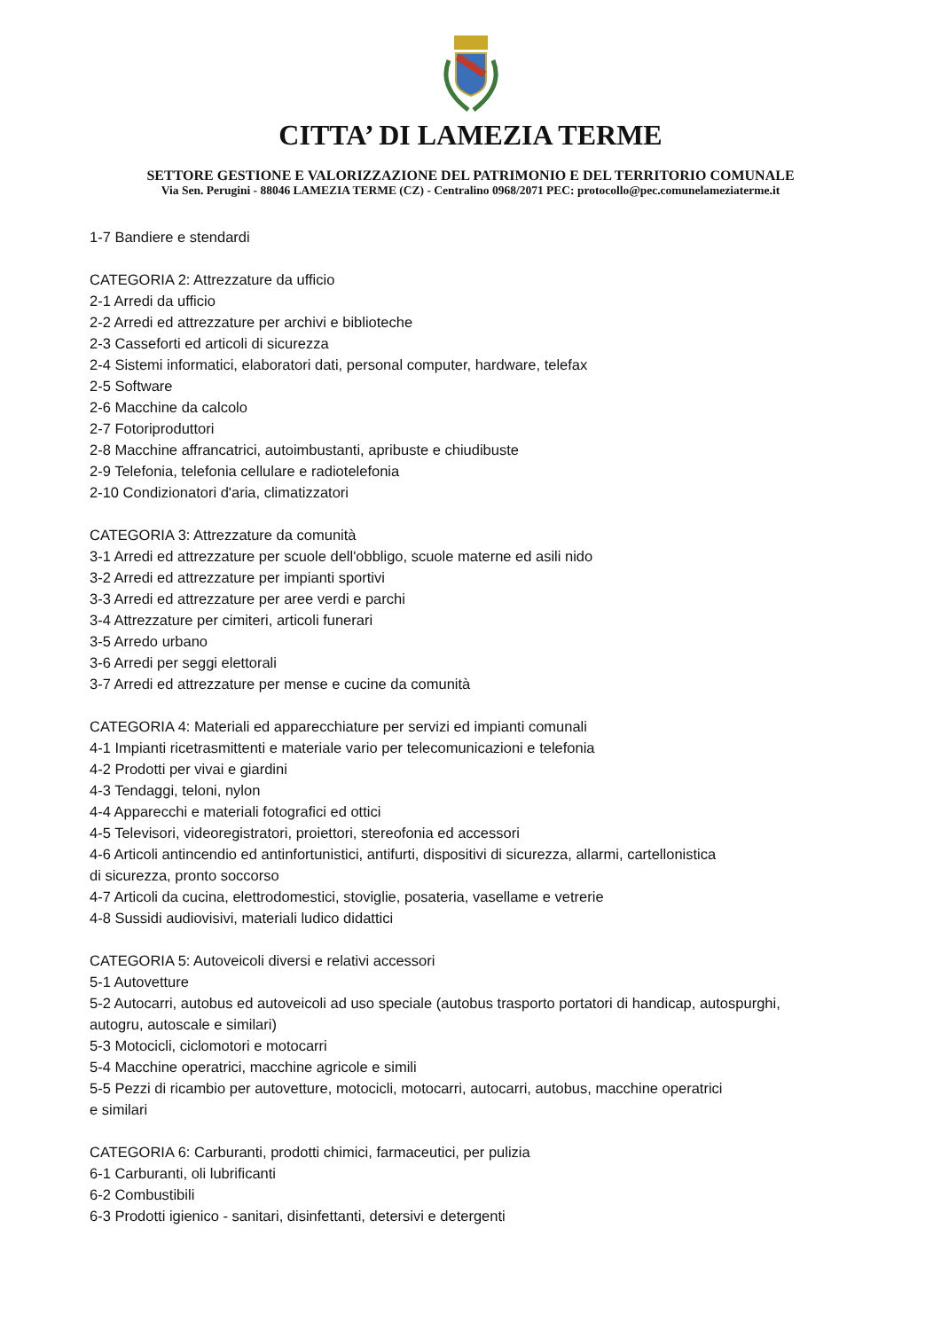CITTA’ DI LAMEZIA TERME
SETTORE GESTIONE E VALORIZZAZIONE DEL PATRIMONIO E DEL TERRITORIO COMUNALE
Via Sen. Perugini - 88046 LAMEZIA TERME (CZ) - Centralino 0968/2071 PEC: protocollo@pec.comunelameziaterme.it
1-7 Bandiere e stendardi
CATEGORIA 2: Attrezzature da ufficio
2-1 Arredi da ufficio
2-2 Arredi ed attrezzature per archivi e biblioteche
2-3 Casseforti ed articoli di sicurezza
2-4 Sistemi informatici, elaboratori dati, personal computer, hardware, telefax
2-5 Software
2-6 Macchine da calcolo
2-7 Fotoriproduttori
2-8 Macchine affrancatrici, autoimbustanti, apribuste e chiudibuste
2-9 Telefonia, telefonia cellulare e radiotelefonia
2-10 Condizionatori d'aria, climatizzatori
CATEGORIA 3: Attrezzature da comunità
3-1 Arredi ed attrezzature per scuole dell'obbligo, scuole materne ed asili nido
3-2 Arredi ed attrezzature per impianti sportivi
3-3 Arredi ed attrezzature per aree verdi e parchi
3-4 Attrezzature per cimiteri, articoli funerari
3-5 Arredo urbano
3-6 Arredi per seggi elettorali
3-7 Arredi ed attrezzature per mense e cucine da comunità
CATEGORIA 4: Materiali ed apparecchiature per servizi ed impianti comunali
4-1 Impianti ricetrasmittenti e materiale vario per telecomunicazioni e telefonia
4-2 Prodotti per vivai e giardini
4-3 Tendaggi, teloni, nylon
4-4 Apparecchi e materiali fotografici ed ottici
4-5 Televisori, videoregistratori, proiettori, stereofonia ed accessori
4-6 Articoli antincendio ed antinfortunistici, antifurti, dispositivi di sicurezza, allarmi, cartellonistica
di sicurezza, pronto soccorso
4-7 Articoli da cucina, elettrodomestici, stoviglie, posateria, vasellame e vetrerie
4-8 Sussidi audiovisivi, materiali ludico didattici
CATEGORIA 5: Autoveicoli diversi e relativi accessori
5-1 Autovetture
5-2 Autocarri, autobus ed autoveicoli ad uso speciale (autobus trasporto portatori di handicap, autospurghi,
autogru, autoscale e similari)
5-3 Motocicli, ciclomotori e motocarri
5-4 Macchine operatrici, macchine agricole e simili
5-5 Pezzi di ricambio per autovetture, motocicli, motocarri, autocarri, autobus, macchine operatrici
e similari
CATEGORIA 6: Carburanti, prodotti chimici, farmaceutici, per pulizia
6-1 Carburanti, oli lubrificanti
6-2 Combustibili
6-3 Prodotti igienico - sanitari, disinfettanti, detersivi e detergenti